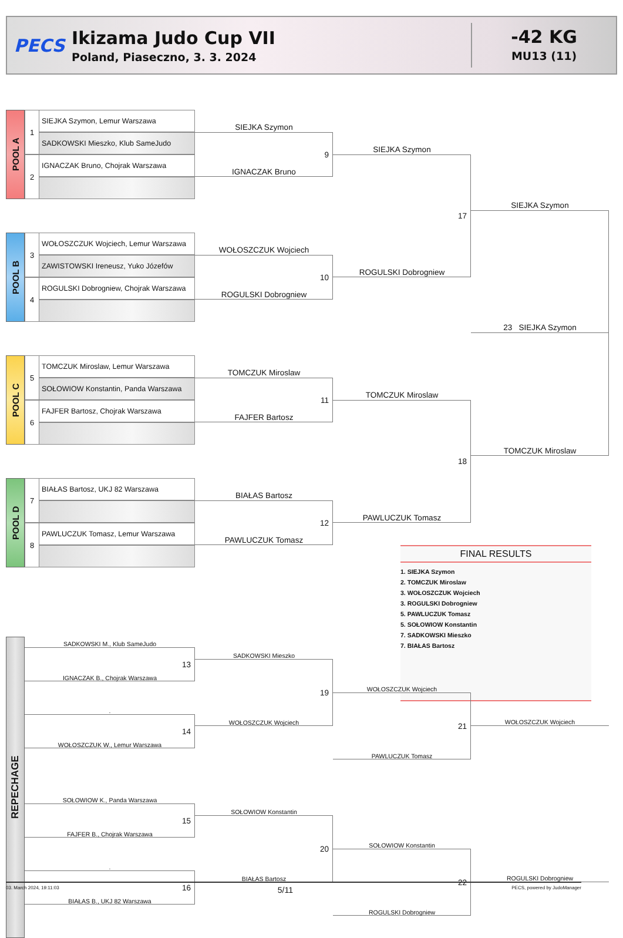PECS
Ikizama Judo Cup VII
Poland, Piaseczno, 3. 3. 2024
-42 KG
MU13 (11)
POOL A
1
SIEJKA Szymon, Lemur Warszawa
SADKOWSKI Mieszko, Klub SameJudo
2
IGNACZAK Bruno, Chojrak Warszawa
SIEJKA Szymon
9
IGNACZAK Bruno
SIEJKA Szymon
17
SIEJKA Szymon
POOL B
3
WOŁOSZCZUK Wojciech, Lemur Warszawa
ZAWISTOWSKI Ireneusz, Yuko Józefów
4
ROGULSKI Dobrogniew, Chojrak Warszawa
WOŁOSZCZUK Wojciech
10
ROGULSKI Dobrogniew
ROGULSKI Dobrogniew
23 SIEJKA Szymon
POOL C
5
TOMCZUK Miroslaw, Lemur Warszawa
SOŁOWIOW Konstantin, Panda Warszawa
6
FAJFER Bartosz, Chojrak Warszawa
TOMCZUK Miroslaw
11
FAJFER Bartosz
TOMCZUK Miroslaw
18
TOMCZUK Miroslaw
POOL D
7
BIAŁAS Bartosz, UKJ 82 Warszawa
8
PAWLUCZUK Tomasz, Lemur Warszawa
BIAŁAS Bartosz
12
PAWLUCZUK Tomasz
PAWLUCZUK Tomasz
FINAL RESULTS
1. SIEJKA Szymon
2. TOMCZUK Miroslaw
3. WOŁOSZCZUK Wojciech
3. ROGULSKI Dobrogniew
5. PAWLUCZUK Tomasz
5. SOŁOWIOW Konstantin
7. SADKOWSKI Mieszko
7. BIAŁAS Bartosz
REPECHAGE
SADKOWSKI M., Klub SameJudo
13
IGNACZAK B., Chojrak Warszawa
.
14
WOŁOSZCZUK W., Lemur Warszawa
SADKOWSKI Mieszko
19
WOŁOSZCZUK Wojciech
WOŁOSZCZUK Wojciech
21
PAWLUCZUK Tomasz
WOŁOSZCZUK Wojciech
SOŁOWIOW K., Panda Warszawa
15
FAJFER B., Chojrak Warszawa
.
16
BIAŁAS B., UKJ 82 Warszawa
SOŁOWIOW Konstantin
20
BIAŁAS Bartosz
SOŁOWIOW Konstantin
22
ROGULSKI Dobrogniew
ROGULSKI Dobrogniew
03. March 2024, 19:11:03 5/11 PECS, powered by JudoManager